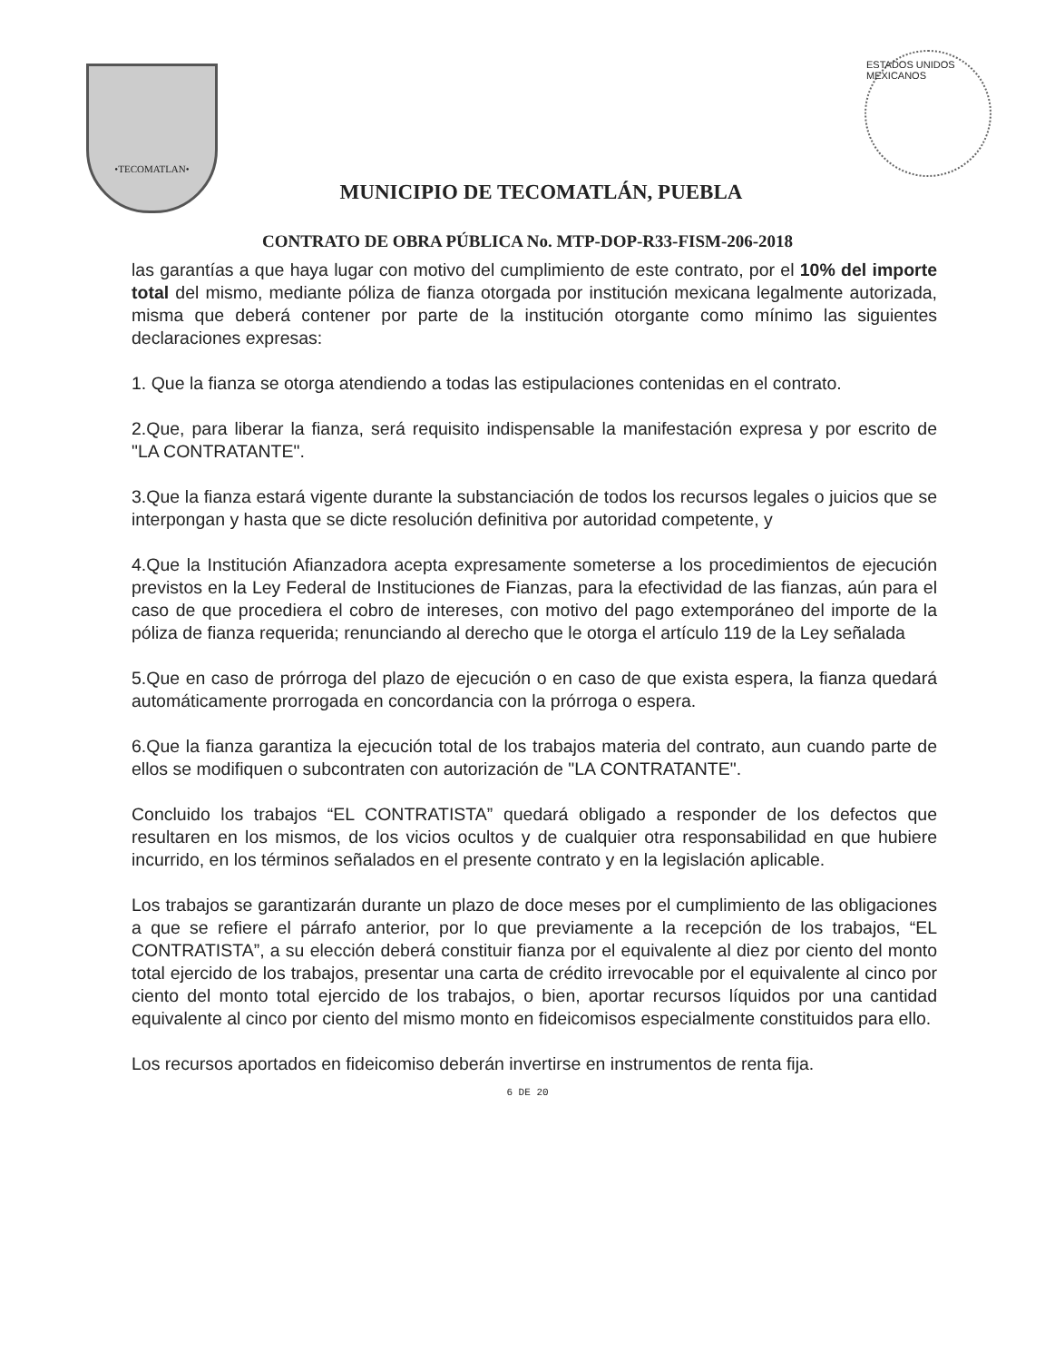•TECOMATLAN•
MUNICIPIO DE TECOMATLÁN, PUEBLA
ESTADOS UNIDOS MEXICANOS
CONTRATO DE OBRA PÚBLICA No. MTP-DOP-R33-FISM-206-2018
las garantías a que haya lugar con motivo del cumplimiento de este contrato, por el 10% del importe total del mismo, mediante póliza de fianza otorgada por institución mexicana legalmente autorizada, misma que deberá contener por parte de la institución otorgante como mínimo las siguientes declaraciones expresas:
1. Que la fianza se otorga atendiendo a todas las estipulaciones contenidas en el contrato.
2.Que, para liberar la fianza, será requisito indispensable la manifestación expresa y por escrito de "LA CONTRATANTE".
3.Que la fianza estará vigente durante la substanciación de todos los recursos legales o juicios que se interpongan y hasta que se dicte resolución definitiva por autoridad competente, y
4.Que la Institución Afianzadora acepta expresamente someterse a los procedimientos de ejecución previstos en la Ley Federal de Instituciones de Fianzas, para la efectividad de las fianzas, aún para el caso de que procediera el cobro de intereses, con motivo del pago extemporáneo del importe de la póliza de fianza requerida; renunciando al derecho que le otorga el artículo 119 de la Ley señalada
5.Que en caso de prórroga del plazo de ejecución o en caso de que exista espera, la fianza quedará automáticamente prorrogada en concordancia con la prórroga o espera.
6.Que la fianza garantiza la ejecución total de los trabajos materia del contrato, aun cuando parte de ellos se modifiquen o subcontraten con autorización de "LA CONTRATANTE".
Concluido los trabajos “EL CONTRATISTA” quedará obligado a responder de los defectos que resultaren en los mismos, de los vicios ocultos y de cualquier otra responsabilidad en que hubiere incurrido, en los términos señalados en el presente contrato y en la legislación aplicable.
Los trabajos se garantizarán durante un plazo de doce meses por el cumplimiento de las obligaciones a que se refiere el párrafo anterior, por lo que previamente a la recepción de los trabajos, “EL CONTRATISTA”, a su elección deberá constituir fianza por el equivalente al diez por ciento del monto total ejercido de los trabajos, presentar una carta de crédito irrevocable por el equivalente al cinco por ciento del monto total ejercido de los trabajos, o bien, aportar recursos líquidos por una cantidad equivalente al cinco por ciento del mismo monto en fideicomisos especialmente constituidos para ello.
Los recursos aportados en fideicomiso deberán invertirse en instrumentos de renta fija.
6 DE 20